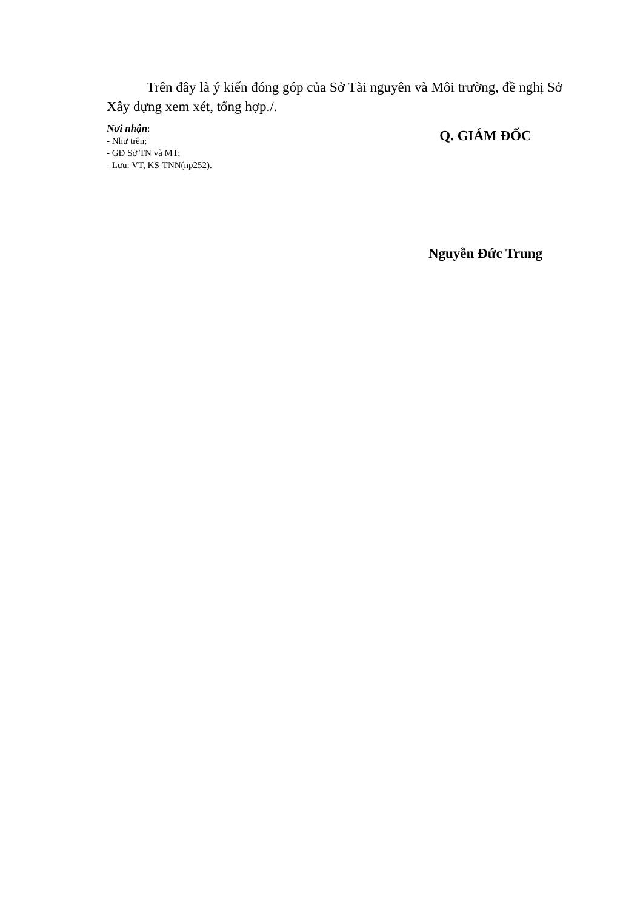Trên đây là ý kiến đóng góp của Sở Tài nguyên và Môi trường, đề nghị Sở Xây dựng xem xét, tổng hợp./.
Nơi nhận:
- Như trên;
- GĐ Sở TN và MT;
- Lưu: VT, KS-TNN(np252).
Q. GIÁM ĐỐC
Nguyễn Đức Trung